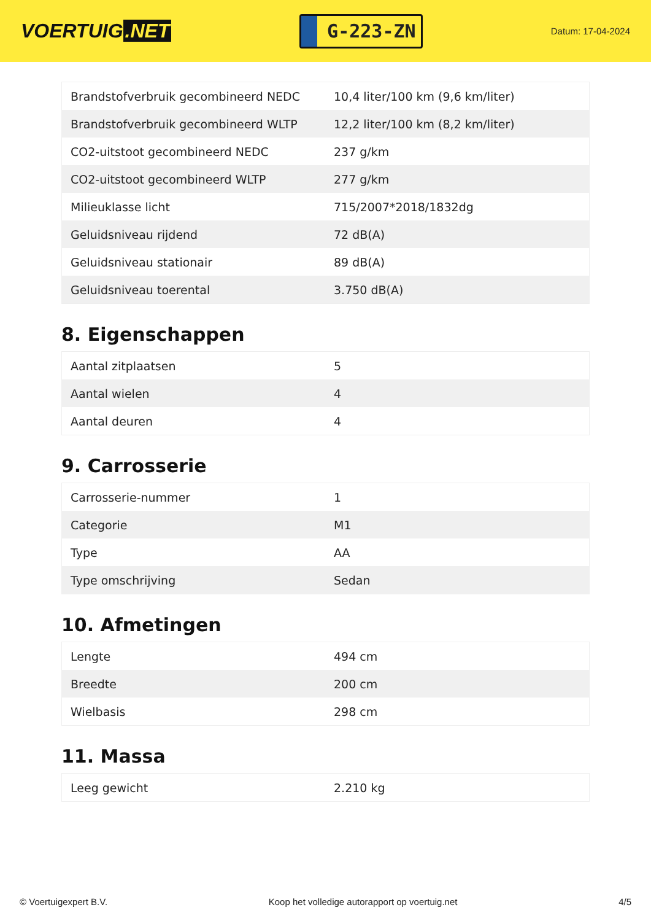VOERTUIG.NET
G-223-ZN
Datum: 17-04-2024
| Brandstofverbruik gecombineerd NEDC | 10,4 liter/100 km (9,6 km/liter) |
| Brandstofverbruik gecombineerd WLTP | 12,2 liter/100 km (8,2 km/liter) |
| CO2-uitstoot gecombineerd NEDC | 237 g/km |
| CO2-uitstoot gecombineerd WLTP | 277 g/km |
| Milieuklasse licht | 715/2007*2018/1832dg |
| Geluidsniveau rijdend | 72 dB(A) |
| Geluidsniveau stationair | 89 dB(A) |
| Geluidsniveau toerental | 3.750 dB(A) |
8. Eigenschappen
| Aantal zitplaatsen | 5 |
| Aantal wielen | 4 |
| Aantal deuren | 4 |
9. Carrosserie
| Carrosserie-nummer | 1 |
| Categorie | M1 |
| Type | AA |
| Type omschrijving | Sedan |
10. Afmetingen
| Lengte | 494 cm |
| Breedte | 200 cm |
| Wielbasis | 298 cm |
11. Massa
| Leeg gewicht | 2.210 kg |
© Voertuigexpert B.V. Koop het volledige autorapport op voertuig.net 4/5